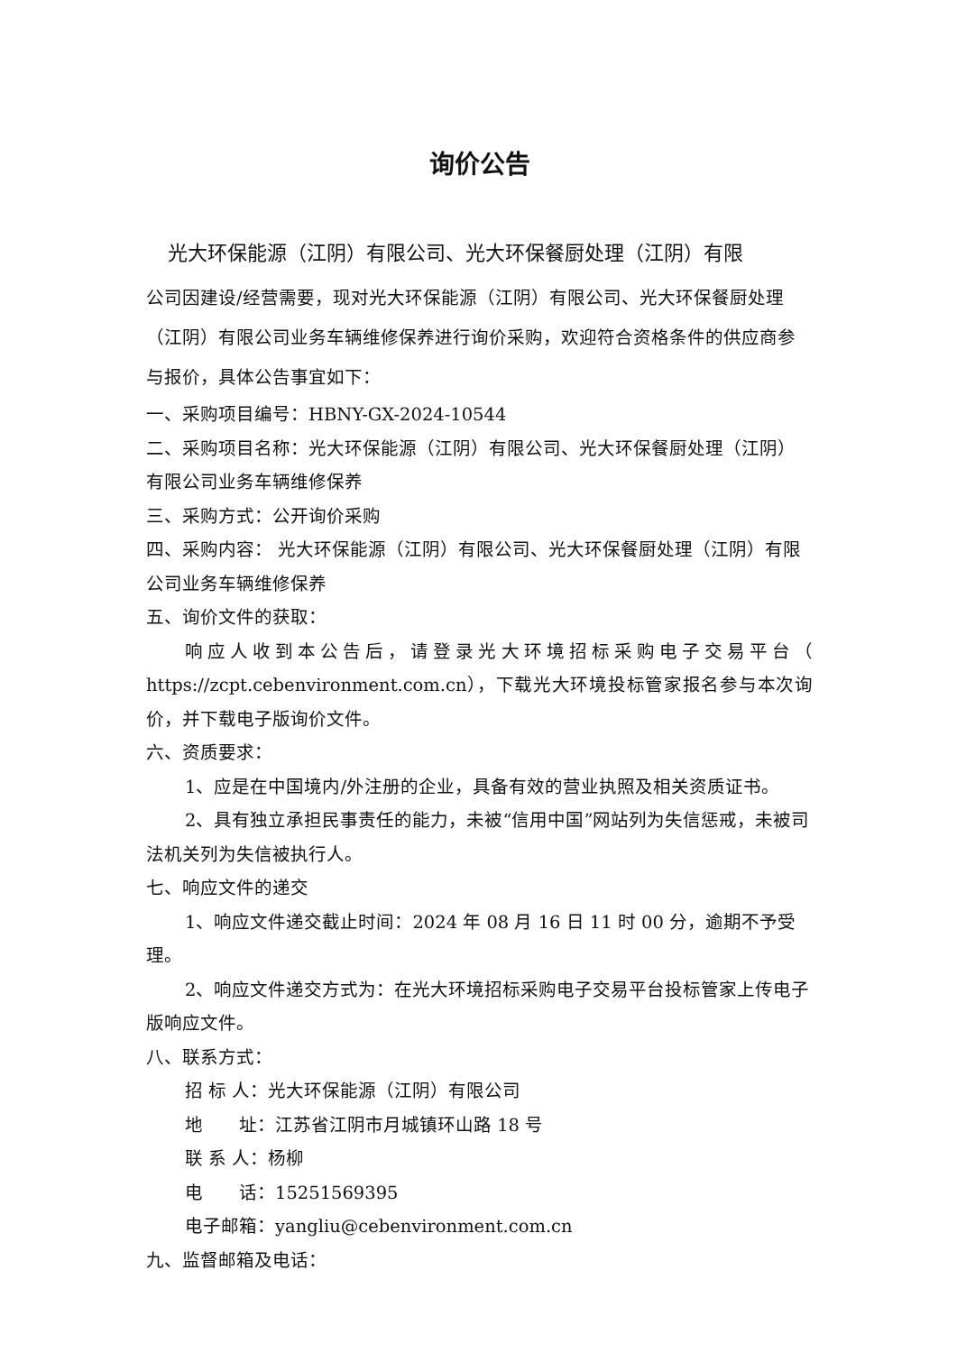询价公告
光大环保能源（江阴）有限公司、光大环保餐厨处理（江阴）有限
公司因建设/经营需要，现对光大环保能源（江阴）有限公司、光大环保餐厨处理（江阴）有限公司业务车辆维修保养进行询价采购，欢迎符合资格条件的供应商参与报价，具体公告事宜如下：
一、采购项目编号：HBNY-GX-2024-10544
二、采购项目名称：光大环保能源（江阴）有限公司、光大环保餐厨处理（江阴）有限公司业务车辆维修保养
三、采购方式：公开询价采购
四、采购内容： 光大环保能源（江阴）有限公司、光大环保餐厨处理（江阴）有限公司业务车辆维修保养
五、询价文件的获取：
响应人收到本公告后，请登录光大环境招标采购电子交易平台（ https://zcpt.cebenvironment.com.cn），下载光大环境投标管家报名参与本次询价，并下载电子版询价文件。
六、资质要求：
1、应是在中国境内/外注册的企业，具备有效的营业执照及相关资质证书。
2、具有独立承担民事责任的能力，未被“信用中国”网站列为失信惩戒，未被司法机关列为失信被执行人。
七、响应文件的递交
1、响应文件递交截止时间：2024 年 08 月 16 日 11 时 00 分，逾期不予受理。
2、响应文件递交方式为：在光大环境招标采购电子交易平台投标管家上传电子版响应文件。
八、联系方式：
招 标 人：光大环保能源（江阴）有限公司
地　　址：江苏省江阴市月城镇环山路 18 号
联 系 人：杨柳
电　　话：15251569395
电子邮箱：yangliu@cebenvironment.com.cn
九、监督邮箱及电话：